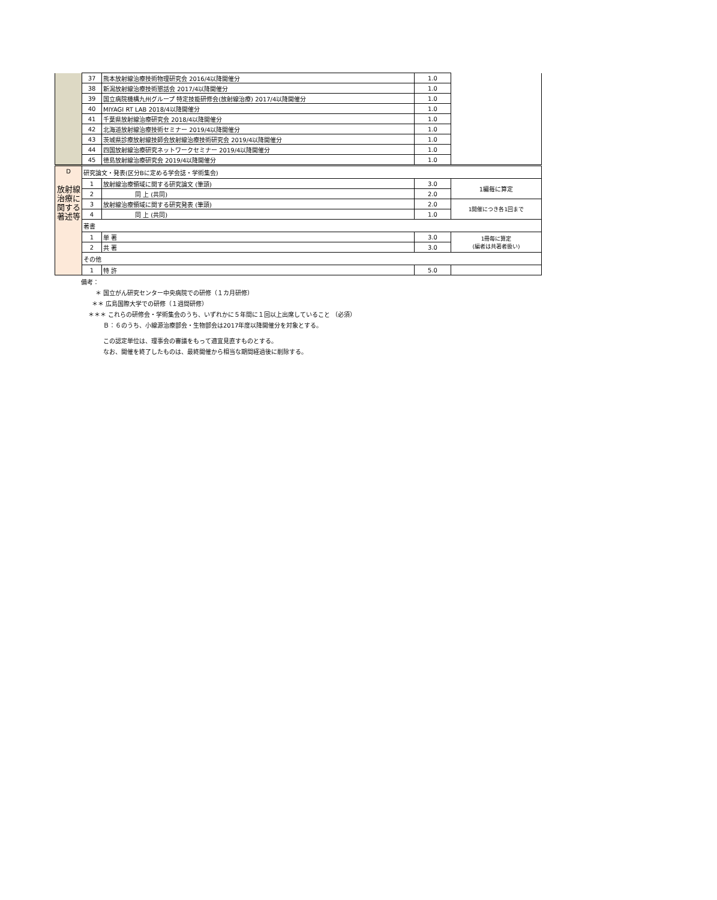| | 37 | 熊本放射線治療技術物理研究会 2016/4以降開催分 | 1.0 | |
| | 38 | 新潟放射線治療技術懇話会 2017/4以降開催分 | 1.0 | |
| | 39 | 国立病院機構九州グループ 特定技能研修会(放射線治療) 2017/4以降開催分 | 1.0 | |
| | 40 | MIYAGI RT LAB 2018/4以降開催分 | 1.0 | |
| | 41 | 千葉県放射線治療研究会 2018/4以降開催分 | 1.0 | |
| | 42 | 北海道放射線治療技術セミナー 2019/4以降開催分 | 1.0 | |
| | 43 | 茨城県診療放射線技師会放射線治療技術研究会 2019/4以降開催分 | 1.0 | |
| | 44 | 四国放射線治療研究ネットワークセミナー 2019/4以降開催分 | 1.0 | |
| | 45 | 徳島放射線治療研究会 2019/4以降開催分 | 1.0 | |
| D 放射線治療に関する 著述等 | 研究論文・発表(区分Bに定める学会誌・学術集会) | | | |
| | 1 | 放射線治療領域に関する研究論文 (筆頭) | 3.0 | 1編毎に算定 |
| | 2 | 同 上 (共同) | 2.0 | |
| | 3 | 放射線治療領域に関する研究発表 (筆頭) | 2.0 | 1開催につき各1回まで |
| | 4 | 同 上 (共同) | 1.0 | |
| | 著書 | | | |
| | 1 | 単 著 | 3.0 | 1冊毎に算定 (編者は共著者扱い) |
| | 2 | 共 著 | 3.0 | |
| | その他 | | | |
| | 1 | 特 許 | 5.0 | |
備考：
＊ 国立がん研究センター中央病院での研修（１カ月研修）
＊＊ 広島国際大学での研修（１週間研修）
＊＊＊ これらの研修会・学術集会のうち、いずれかに５年間に１回以上出席していること （必須）
Ｂ：６のうち、小線源治療部会・生物部会は2017年度以降開催分を対象とする。
この認定単位は、理事会の審議をもって適宜見直すものとする。
なお、開催を終了したものは、最終開催から相当な期間経過後に削除する。